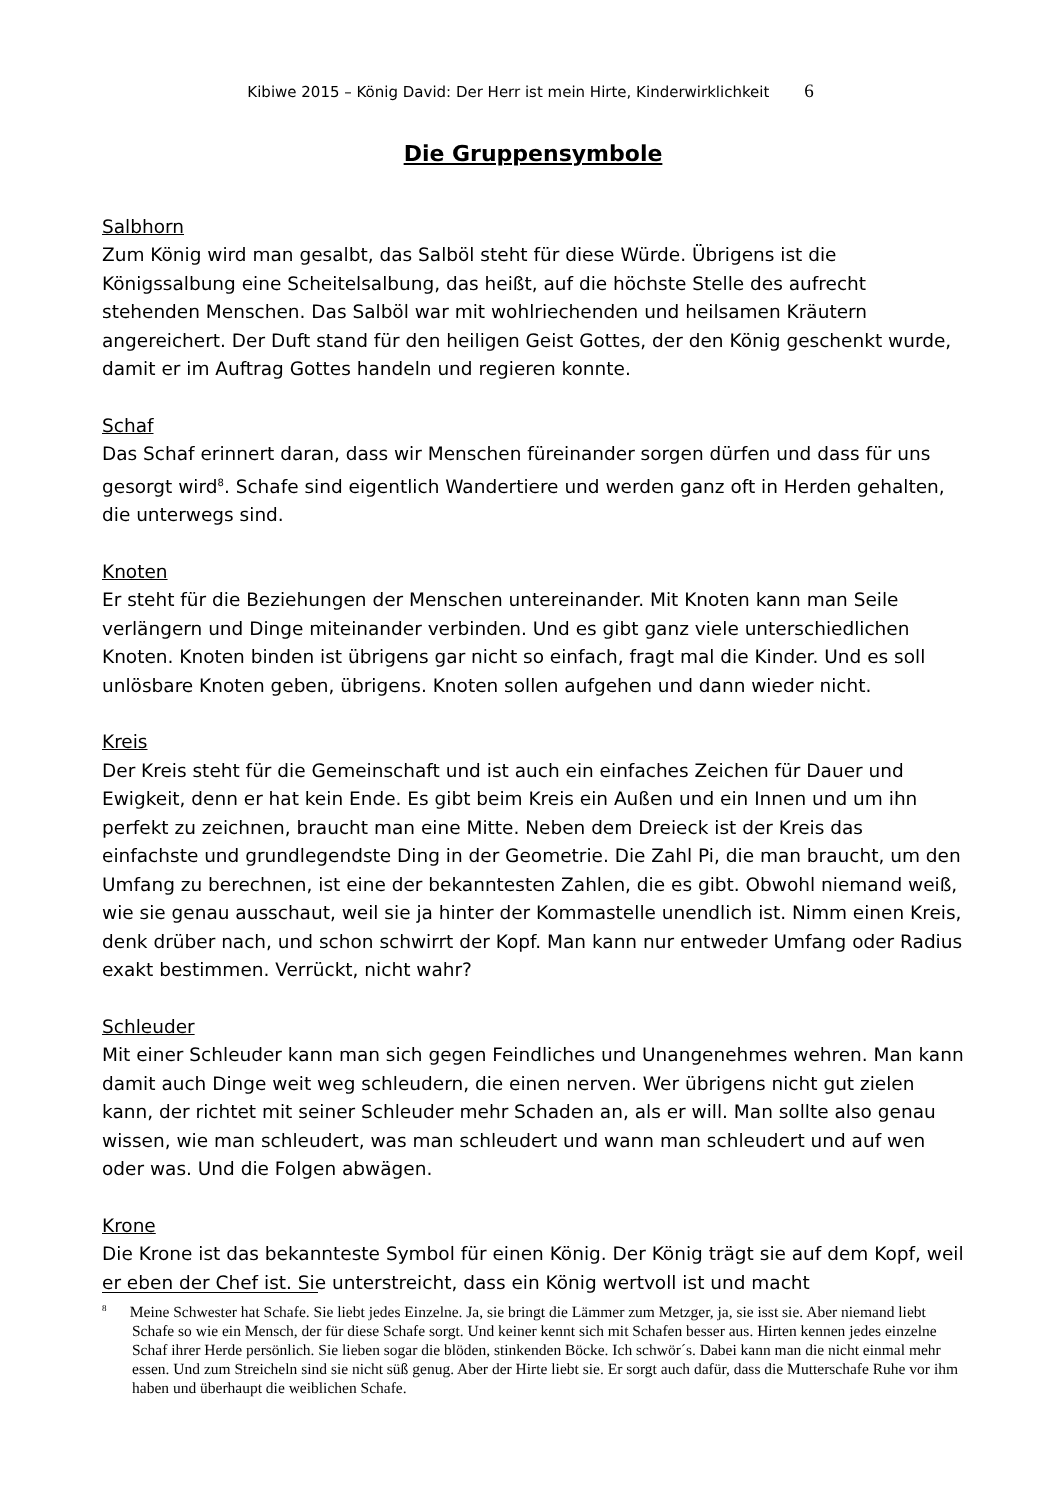Kibiwe 2015 – König David: Der Herr ist mein Hirte, Kinderwirklichkeit 6
Die Gruppensymbole
Salbhorn
Zum König wird man gesalbt, das Salböl steht für diese Würde. Übrigens ist die Königssalbung eine Scheitelsalbung, das heißt, auf die höchste Stelle des aufrecht stehenden Menschen. Das Salböl war mit wohlriechenden und heilsamen Kräutern angereichert. Der Duft stand für den heiligen Geist Gottes, der den König geschenkt wurde, damit er im Auftrag Gottes handeln und regieren konnte.
Schaf
Das Schaf erinnert daran, dass wir Menschen füreinander sorgen dürfen und dass für uns gesorgt wird<sup>8</sup>. Schafe sind eigentlich Wandertiere und werden ganz oft in Herden gehalten, die unterwegs sind.
Knoten
Er steht für die Beziehungen der Menschen untereinander. Mit Knoten kann man Seile verlängern und Dinge miteinander verbinden. Und es gibt ganz viele unterschiedlichen Knoten. Knoten binden ist übrigens gar nicht so einfach, fragt mal die Kinder. Und es soll unlösbare Knoten geben, übrigens. Knoten sollen aufgehen und dann wieder nicht.
Kreis
Der Kreis steht für die Gemeinschaft und ist auch ein einfaches Zeichen für Dauer und Ewigkeit, denn er hat kein Ende. Es gibt beim Kreis ein Außen und ein Innen und um ihn perfekt zu zeichnen, braucht man eine Mitte. Neben dem Dreieck ist der Kreis das einfachste und grundlegendste Ding in der Geometrie. Die Zahl Pi, die man braucht, um den Umfang zu berechnen, ist eine der bekanntesten Zahlen, die es gibt. Obwohl niemand weiß, wie sie genau ausschaut, weil sie ja hinter der Kommastelle unendlich ist. Nimm einen Kreis, denk drüber nach, und schon schwirrt der Kopf. Man kann nur entweder Umfang oder Radius exakt bestimmen. Verrückt, nicht wahr?
Schleuder
Mit einer Schleuder kann man sich gegen Feindliches und Unangenehmes wehren. Man kann damit auch Dinge weit weg schleudern, die einen nerven. Wer übrigens nicht gut zielen kann, der richtet mit seiner Schleuder mehr Schaden an, als er will. Man sollte also genau wissen, wie man schleudert, was man schleudert und wann man schleudert und auf wen oder was. Und die Folgen abwägen.
Krone
Die Krone ist das bekannteste Symbol für einen König. Der König trägt sie auf dem Kopf, weil er eben der Chef ist. Sie unterstreicht, dass ein König wertvoll ist und macht
<sup>8</sup> Meine Schwester hat Schafe. Sie liebt jedes Einzelne. Ja, sie bringt die Lämmer zum Metzger, ja, sie isst sie. Aber niemand liebt Schafe so wie ein Mensch, der für diese Schafe sorgt. Und keiner kennt sich mit Schafen besser aus. Hirten kennen jedes einzelne Schaf ihrer Herde persönlich. Sie lieben sogar die blöden, stinkenden Böcke. Ich schwör´s. Dabei kann man die nicht einmal mehr essen. Und zum Streicheln sind sie nicht süß genug. Aber der Hirte liebt sie. Er sorgt auch dafür, dass die Mutterschafe Ruhe vor ihm haben und überhaupt die weiblichen Schafe.